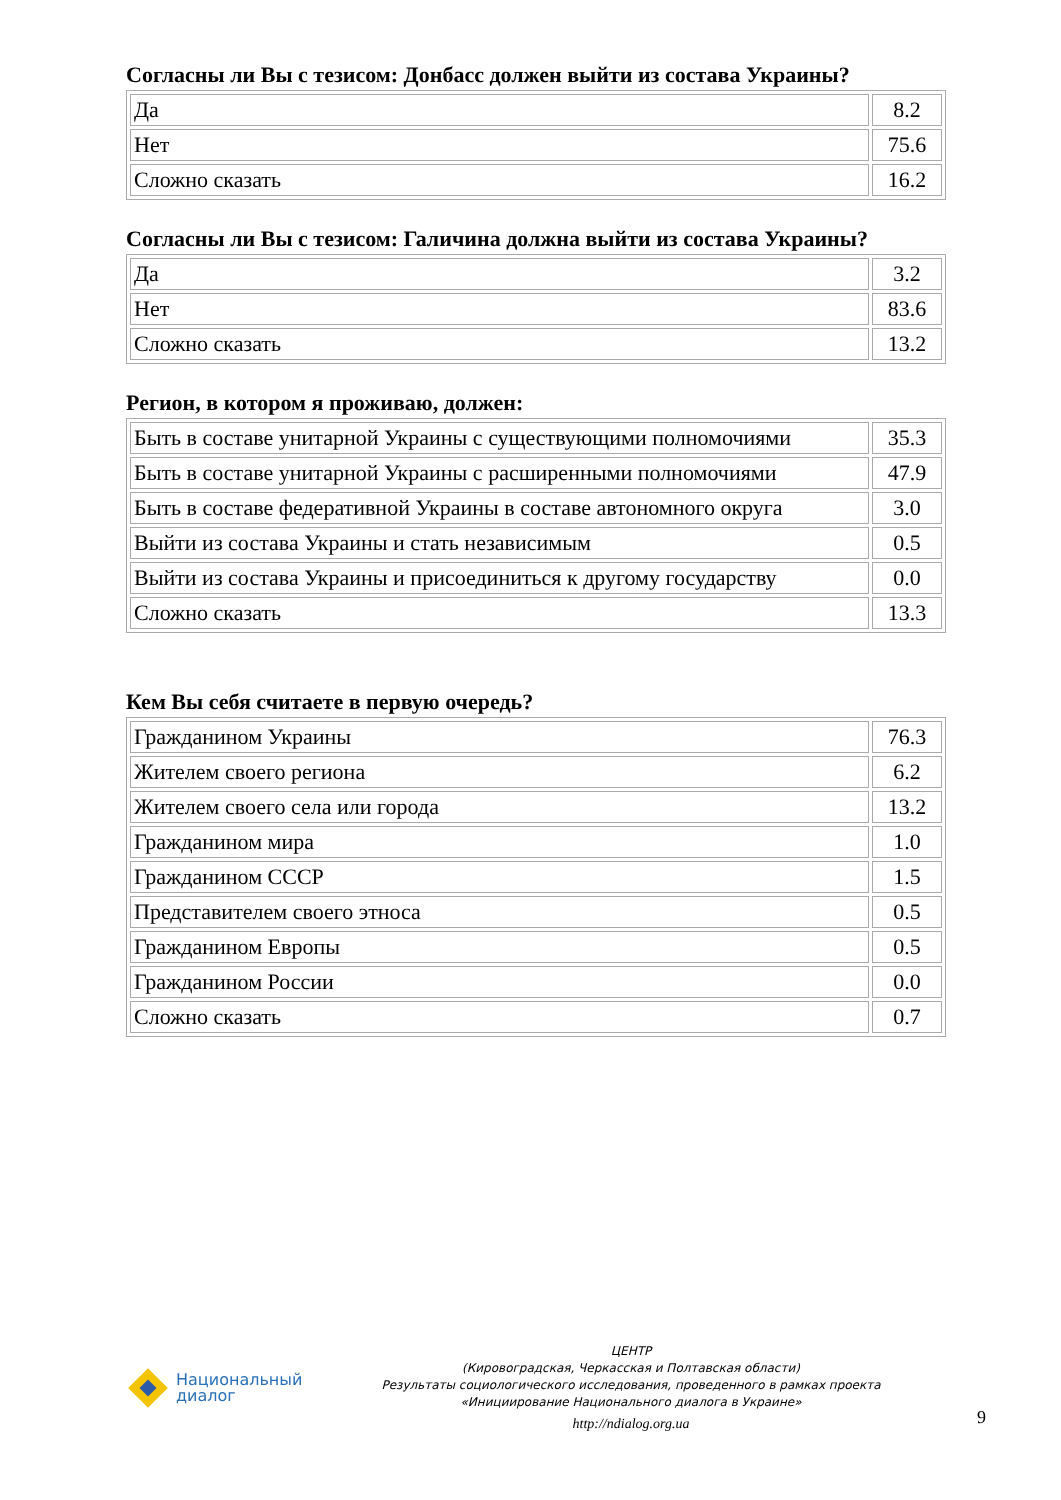Согласны ли Вы с тезисом: Донбасс должен выйти из состава Украины?
| Да | 8.2 |
| Нет | 75.6 |
| Сложно сказать | 16.2 |
Согласны ли Вы с тезисом: Галичина должна выйти из состава Украины?
| Да | 3.2 |
| Нет | 83.6 |
| Сложно сказать | 13.2 |
Регион, в котором я проживаю, должен:
| Быть в составе унитарной Украины с существующими полномочиями | 35.3 |
| Быть в составе унитарной Украины с расширенными полномочиями | 47.9 |
| Быть в составе федеративной Украины в составе автономного округа | 3.0 |
| Выйти из состава Украины и стать независимым | 0.5 |
| Выйти из состава Украины и присоединиться к другому государству | 0.0 |
| Сложно сказать | 13.3 |
Кем Вы себя считаете в первую очередь?
| Гражданином Украины | 76.3 |
| Жителем своего региона | 6.2 |
| Жителем своего села или города | 13.2 |
| Гражданином мира | 1.0 |
| Гражданином СССР | 1.5 |
| Представителем своего этноса | 0.5 |
| Гражданином Европы | 0.5 |
| Гражданином России | 0.0 |
| Сложно сказать | 0.7 |
Национальный
диалог
ЦЕНТР
(Кировоградская, Черкасская и Полтавская области)
Результаты социологического исследования, проведенного в рамках проекта
«Инициирование Национального диалога в Украине»
http://ndialog.org.ua
9